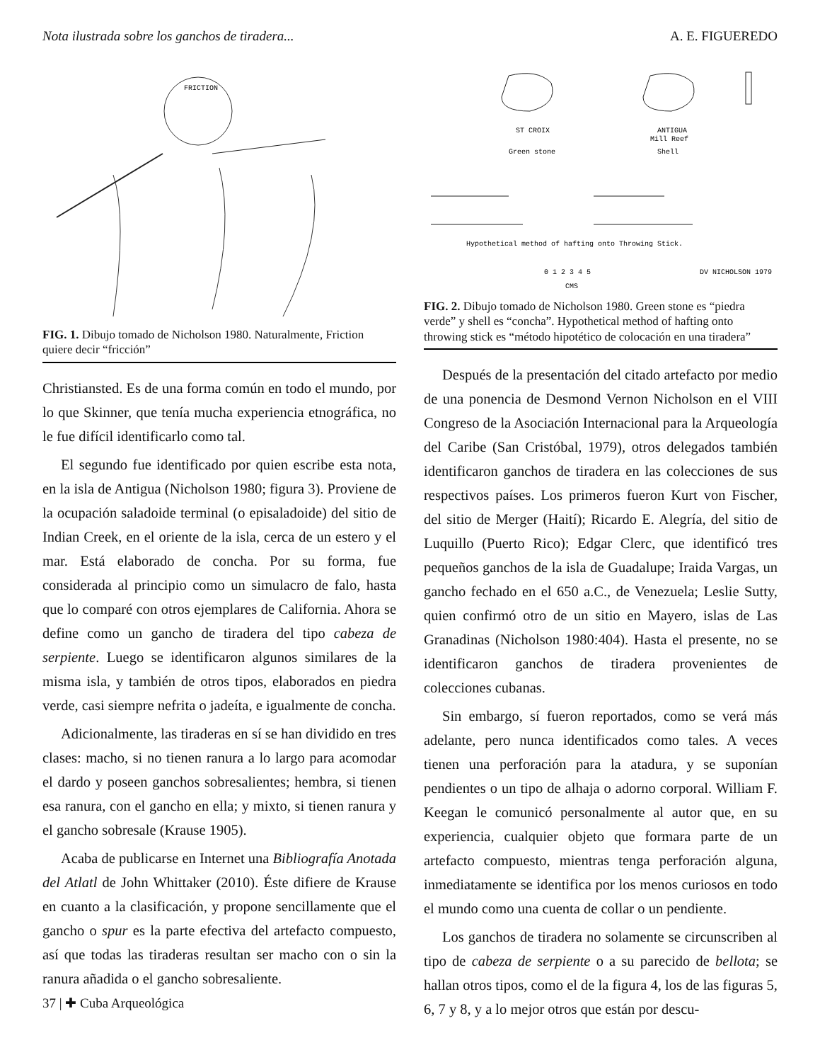Nota ilustrada sobre los ganchos de tiradera... A. E. FIGUEREDO
FRICTION
FIG. 1. Dibujo tomado de Nicholson 1980. Naturalmente, Friction quiere decir “fricción”
Christiansted. Es de una forma común en todo el mundo, por lo que Skinner, que tenía mucha experiencia etnográfica, no le fue difícil identificarlo como tal.
El segundo fue identificado por quien escribe esta nota, en la isla de Antigua (Nicholson 1980; figura 3). Proviene de la ocupación saladoide terminal (o episaladoide) del sitio de Indian Creek, en el oriente de la isla, cerca de un estero y el mar. Está elaborado de concha. Por su forma, fue considerada al principio como un simulacro de falo, hasta que lo comparé con otros ejemplares de California. Ahora se define como un gancho de tiradera del tipo cabeza de serpiente. Luego se identificaron algunos similares de la misma isla, y también de otros tipos, elaborados en piedra verde, casi siempre nefrita o jadeíta, e igualmente de concha.
Adicionalmente, las tiraderas en sí se han dividido en tres clases: macho, si no tienen ranura a lo largo para acomodar el dardo y poseen ganchos sobresalientes; hembra, si tienen esa ranura, con el gancho en ella; y mixto, si tienen ranura y el gancho sobresale (Krause 1905).
Acaba de publicarse en Internet una Bibliografía Anotada del Atlatl de John Whittaker (2010). Éste difiere de Krause en cuanto a la clasificación, y propone sencillamente que el gancho o spur es la parte efectiva del artefacto compuesto, así que todas las tiraderas resultan ser macho con o sin la ranura añadida o el gancho sobresaliente.
37 | ✚ Cuba Arqueológica
ST CROIX
Green stone
ANTIGUA
Mill Reef
Shell
Hypothetical method of hafting onto Throwing Stick.
0 1 2 3 4 5
CMS
DV NICHOLSON 1979
FIG. 2. Dibujo tomado de Nicholson 1980. Green stone es “piedra verde” y shell es “concha”. Hypothetical method of hafting onto throwing stick es “método hipotético de colocación en una tiradera”
Después de la presentación del citado artefacto por medio de una ponencia de Desmond Vernon Nicholson en el VIII Congreso de la Asociación Internacional para la Arqueología del Caribe (San Cristóbal, 1979), otros delegados también identificaron ganchos de tiradera en las colecciones de sus respectivos países. Los primeros fueron Kurt von Fischer, del sitio de Merger (Haití); Ricardo E. Alegría, del sitio de Luquillo (Puerto Rico); Edgar Clerc, que identificó tres pequeños ganchos de la isla de Guadalupe; Iraida Vargas, un gancho fechado en el 650 a.C., de Venezuela; Leslie Sutty, quien confirmó otro de un sitio en Mayero, islas de Las Granadinas (Nicholson 1980:404). Hasta el presente, no se identificaron ganchos de tiradera provenientes de colecciones cubanas.
Sin embargo, sí fueron reportados, como se verá más adelante, pero nunca identificados como tales. A veces tienen una perforación para la atadura, y se suponían pendientes o un tipo de alhaja o adorno corporal. William F. Keegan le comunicó personalmente al autor que, en su experiencia, cualquier objeto que formara parte de un artefacto compuesto, mientras tenga perforación alguna, inmediatamente se identifica por los menos curiosos en todo el mundo como una cuenta de collar o un pendiente.
Los ganchos de tiradera no solamente se circunscriben al tipo de cabeza de serpiente o a su parecido de bellota; se hallan otros tipos, como el de la figura 4, los de las figuras 5, 6, 7 y 8, y a lo mejor otros que están por descu-